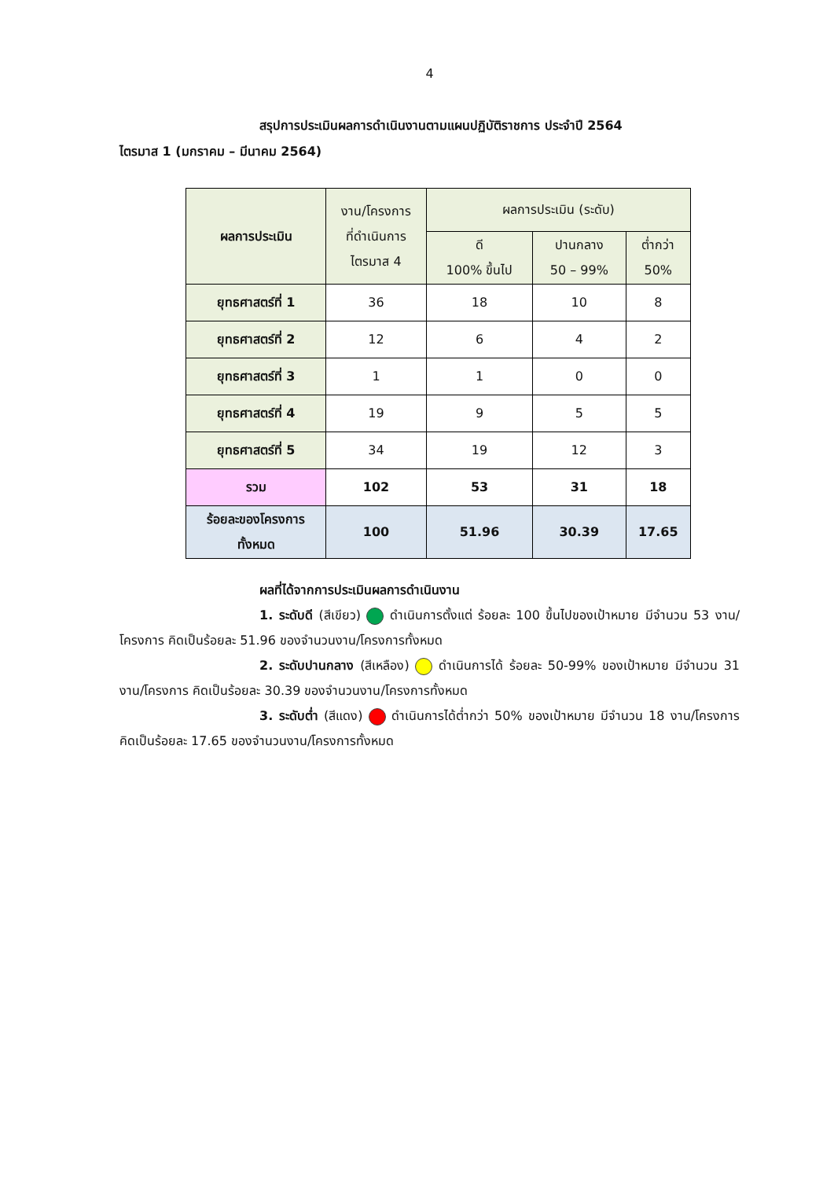4
สรุปการประเมินผลการดำเนินงานตามแผนปฏิบัติราชการ ประจำปี 2564
ไตรมาส 1 (มกราคม – มีนาคม 2564)
| ผลการประเมิน | งาน/โครงการ ที่ดำเนินการ ไตรมาส 4 | ผลการประเมิน (ระดับ) | | |
| --- | --- | --- | --- | --- |
| | | ดี 100% ขึ้นไป | ปานกลาง 50 – 99% | ต่ำกว่า 50% |
| ยุทธศาสตร์ที่ 1 | 36 | 18 | 10 | 8 |
| ยุทธศาสตร์ที่ 2 | 12 | 6 | 4 | 2 |
| ยุทธศาสตร์ที่ 3 | 1 | 1 | 0 | 0 |
| ยุทธศาสตร์ที่ 4 | 19 | 9 | 5 | 5 |
| ยุทธศาสตร์ที่ 5 | 34 | 19 | 12 | 3 |
| รวม | 102 | 53 | 31 | 18 |
| ร้อยละของโครงการ ทั้งหมด | 100 | 51.96 | 30.39 | 17.65 |
ผลที่ได้จากการประเมินผลการดำเนินงาน
1. ระดับดี (สีเขียว) ดำเนินการตั้งแต่ ร้อยละ 100 ขึ้นไปของเป้าหมาย มีจำนวน 53 งาน/โครงการ คิดเป็นร้อยละ 51.96 ของจำนวนงาน/โครงการทั้งหมด
2. ระดับปานกลาง (สีเหลือง) ดำเนินการได้ ร้อยละ 50-99% ของเป้าหมาย มีจำนวน 31 งาน/โครงการ คิดเป็นร้อยละ 30.39 ของจำนวนงาน/โครงการทั้งหมด
3. ระดับต่ำ (สีแดง) ดำเนินการได้ต่ำกว่า 50% ของเป้าหมาย มีจำนวน 18 งาน/โครงการ คิดเป็นร้อยละ 17.65 ของจำนวนงาน/โครงการทั้งหมด